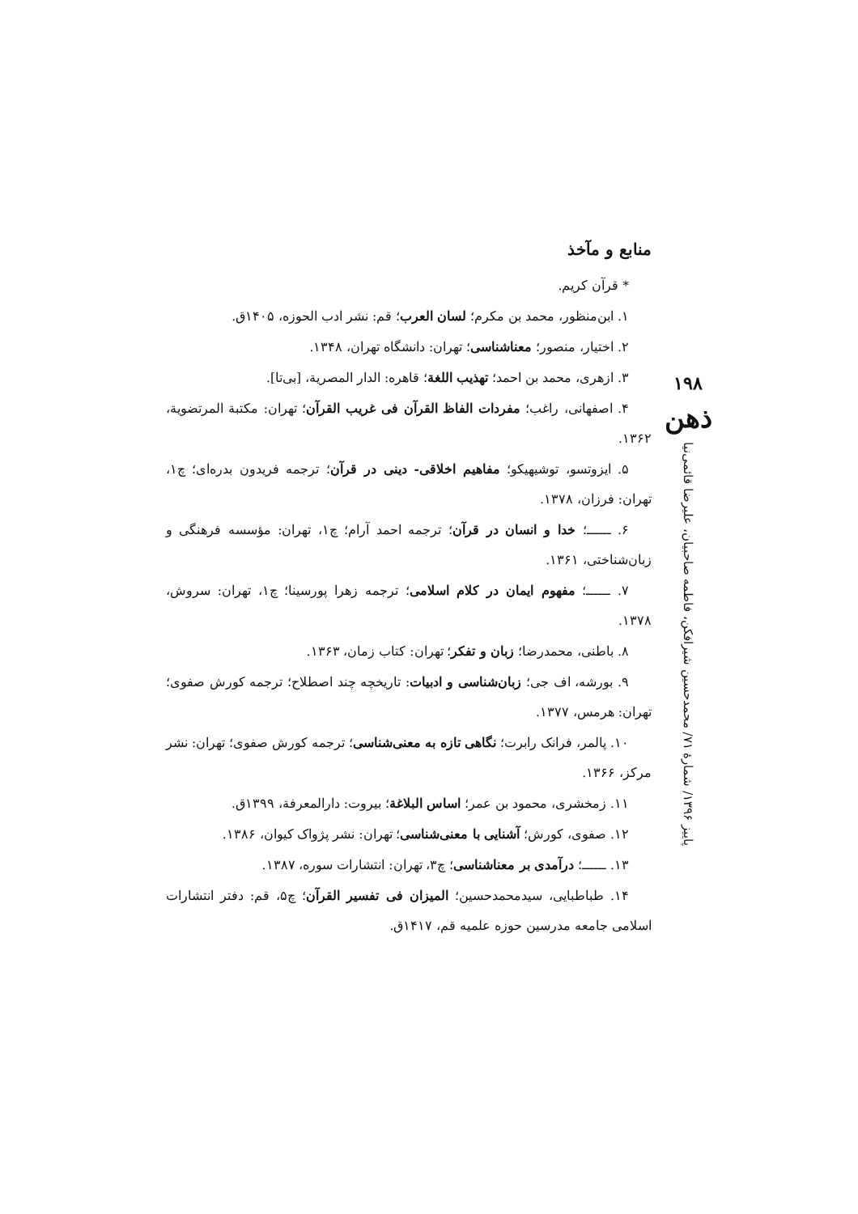۱۹۸
ذهن
پاییز ۱۳۹۶/ شمارهٔ ۷۱/ محمدحسین شیرافکن، فاطمه صاحبیان، علیرضا قائمی‌نیا
منابع و مآخذ
* قرآن کریم.
۱. ابن‌منظور، محمد بن مکرم؛ لسان العرب؛ قم: نشر ادب الحوزه، ۱۴۰۵ق.
۲. اختیار، منصور؛ معناشناسی؛ تهران: دانشگاه تهران، ۱۳۴۸.
۳. ازهری، محمد بن احمد؛ تهذیب اللغة؛ قاهره: الدار المصریة، [بی‌تا].
۴. اصفهانی، راغب؛ مفردات الفاظ القرآن فی غریب القرآن؛ تهران: مکتبة المرتضویة، ۱۳۶۲.
۵. ایزوتسو، توشیهیکو؛ مفاهیم اخلاقی- دینی در قرآن؛ ترجمه فریدون بدره‌ای؛ چ۱، تهران: فرزان، ۱۳۷۸.
۶. ــــــ؛ خدا و انسان در قرآن؛ ترجمه احمد آرام؛ چ۱، تهران: مؤسسه فرهنگی و زبان‌شناختی، ۱۳۶۱.
۷. ــــــ؛ مفهوم ایمان در کلام اسلامی؛ ترجمه زهرا پورسینا؛ چ۱، تهران: سروش، ۱۳۷۸.
۸. باطنی، محمدرضا؛ زبان و تفکر؛ تهران: کتاب زمان، ۱۳۶۳.
۹. بورشه، اف جی؛ زبان‌شناسی و ادبیات: تاریخچه چند اصطلاح؛ ترجمه کورش صفوی؛ تهران: هرمس، ۱۳۷۷.
۱۰. پالمر، فرانک رابرت؛ نگاهی تازه به معنی‌شناسی؛ ترجمه کورش صفوی؛ تهران: نشر مرکز، ۱۳۶۶.
۱۱. زمخشری، محمود بن عمر؛ اساس البلاغة؛ بیروت: دارالمعرفة، ۱۳۹۹ق.
۱۲. صفوی، کورش؛ آشنایی با معنی‌شناسی؛ تهران: نشر پژواک کیوان، ۱۳۸۶.
۱۳. ــــــ؛ درآمدی بر معناشناسی؛ چ۳، تهران: انتشارات سوره، ۱۳۸۷.
۱۴. طباطبایی، سیدمحمدحسین؛ المیزان فی تفسیر القرآن؛ چ۵، قم: دفتر انتشارات اسلامی جامعه مدرسین حوزه علمیه قم، ۱۴۱۷ق.